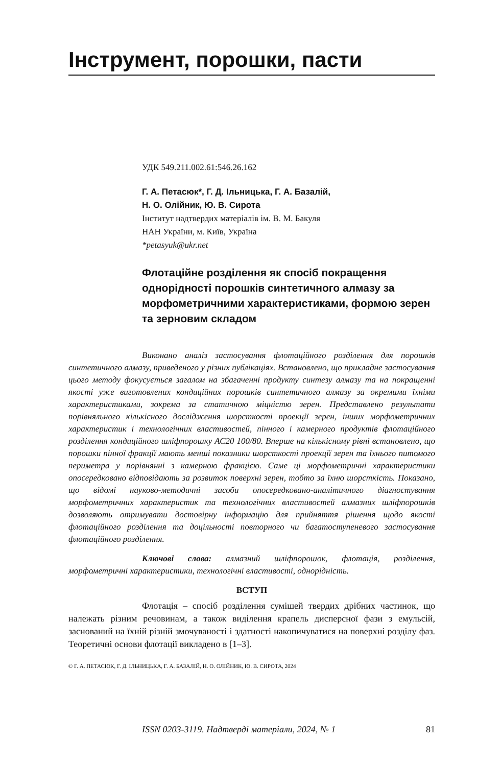Інструмент, порошки, пасти
УДК 549.211.002.61:546.26.162
Г. А. Петасюк*, Г. Д. Ільницька, Г. А. Базалій,
Н. О. Олійник, Ю. В. Сирота
Інститут надтвердих матеріалів ім. В. М. Бакуля
НАН України, м. Київ, Україна
*petasyuk@ukr.net
Флотаційне розділення як спосіб покращення однорідності порошків синтетичного алмазу за морфометричними характеристиками, формою зерен та зерновим складом
Виконано аналіз застосування флотаційного розділення для порошків синтетичного алмазу, приведеного у різних публікаціях. Встановлено, що прикладне застосування цього методу фокусується загалом на збагаченні продукту синтезу алмазу та на покращенні якості уже виготовлених кондиційних порошків синтетичного алмазу за окремими їхніми характеристиками, зокрема за статичною міцністю зерен. Представлено результати порівняльного кількісного дослідження шорсткості проекції зерен, інших морфометричних характеристик і технологічних властивостей, пінного і камерного продуктів флотаційного розділення кондиційного шліфпорошку АС20 100/80. Вперше на кількісному рівні встановлено, що порошки пінної фракції мають менші показники шорсткості проекції зерен та їхнього питомого периметра у порівнянні з камерною фракцією. Саме ці морфометричні характеристики опосередковано відповідають за розвиток поверхні зерен, тобто за їхню шорсткість. Показано, що відомі науково-методичні засоби опосередковано-аналітичного діагностування морфометричних характеристик та технологічних властивостей алмазних шліфпорошків дозволяють отримувати достовірну інформацію для прийняття рішення щодо якості флотаційного розділення та доцільності повторного чи багатоступеневого застосування флотаційного розділення.
Ключові слова: алмазний шліфпорошок, флотація, розділення, морфометричні характеристики, технологічні властивості, однорідність.
ВСТУП
Флотація – спосіб розділення сумішей твердих дрібних частинок, що належать різним речовинам, а також виділення крапель дисперсної фази з емульсій, заснований на їхній різній змочуваності і здатності накопичуватися на поверхні розділу фаз. Теоретичні основи флотації викладено в [1–3].
© Г. А. ПЕТАСЮК, Г. Д. ІЛЬНИЦЬКА, Г. А. БАЗАЛІЙ, Н. О. ОЛІЙНИК, Ю. В. СИРОТА, 2024
ISSN 0203-3119. Надтверді матеріали, 2024, № 1 81